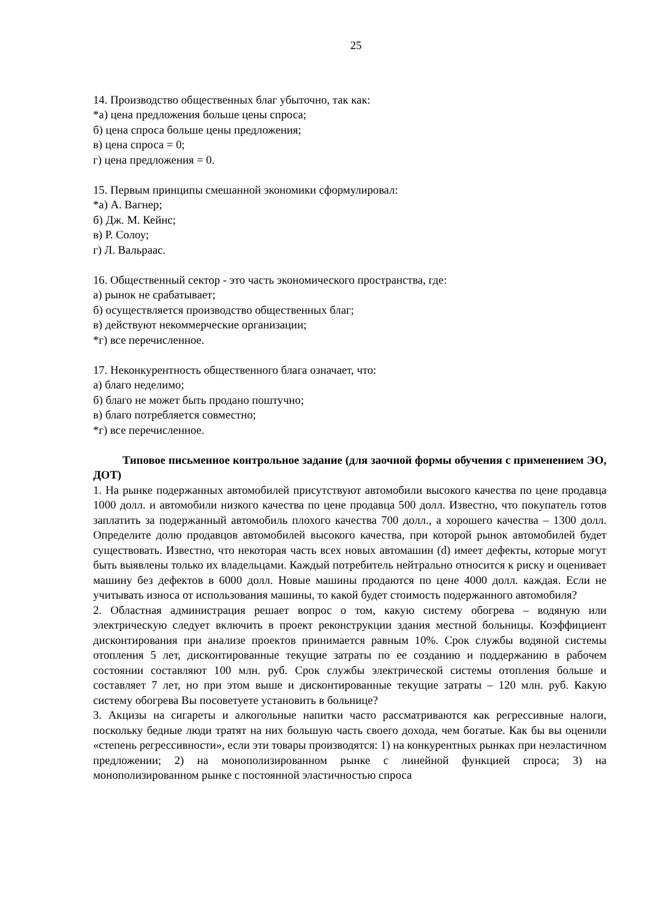25
14. Производство общественных благ убыточно, так как:
*а) цена предложения больше цены спроса;
б) цена спроса больше цены предложения;
в) цена спроса = 0;
г) цена предложения = 0.
15. Первым принципы смешанной экономики сформулировал:
*а) А. Вагнер;
б) Дж. М. Кейнс;
в) Р. Солоу;
г) Л. Вальраас.
16. Общественный сектор - это часть экономического пространства, где:
а) рынок не срабатывает;
б) осуществляется производство общественных благ;
в) действуют некоммерческие организации;
*г) все перечисленное.
17. Неконкурентность общественного блага означает, что:
а) благо неделимо;
б) благо не может быть продано поштучно;
в) благо потребляется совместно;
*г) все перечисленное.
Типовое письменное контрольное задание (для заочной формы обучения с применением ЭО, ДОТ)
1. На рынке подержанных автомобилей присутствуют автомобили высокого качества по цене продавца 1000 долл. и автомобили низкого качества по цене продавца 500 долл. Известно, что покупатель готов заплатить за подержанный автомобиль плохого качества 700 долл., а хорошего качества – 1300 долл. Определите долю продавцов автомобилей высокого качества, при которой рынок автомобилей будет существовать. Известно, что некоторая часть всех новых автомашин (d) имеет дефекты, которые могут быть выявлены только их владельцами. Каждый потребитель нейтрально относится к риску и оценивает машину без дефектов в 6000 долл. Новые машины продаются по цене 4000 долл. каждая. Если не учитывать износа от использования машины, то какой будет стоимость подержанного автомобиля?
2. Областная администрация решает вопрос о том, какую систему обогрева – водяную или электрическую следует включить в проект реконструкции здания местной больницы. Коэффициент дисконтирования при анализе проектов принимается равным 10%. Срок службы водяной системы отопления 5 лет, дисконтированные текущие затраты по ее созданию и поддержанию в рабочем состоянии составляют 100 млн. руб. Срок службы электрической системы отопления больше и составляет 7 лет, но при этом выше и дисконтированные текущие затраты – 120 млн. руб. Какую систему обогрева Вы посоветуете установить в больнице?
3. Акцизы на сигареты и алкогольные напитки часто рассматриваются как регрессивные налоги, поскольку бедные люди тратят на них большую часть своего дохода, чем богатые. Как бы вы оценили «степень регрессивности», если эти товары производятся: 1) на конкурентных рынках при неэластичном предложении; 2) на монополизированном рынке с линейной функцией спроса; 3) на монополизированном рынке с постоянной эластичностью спроса